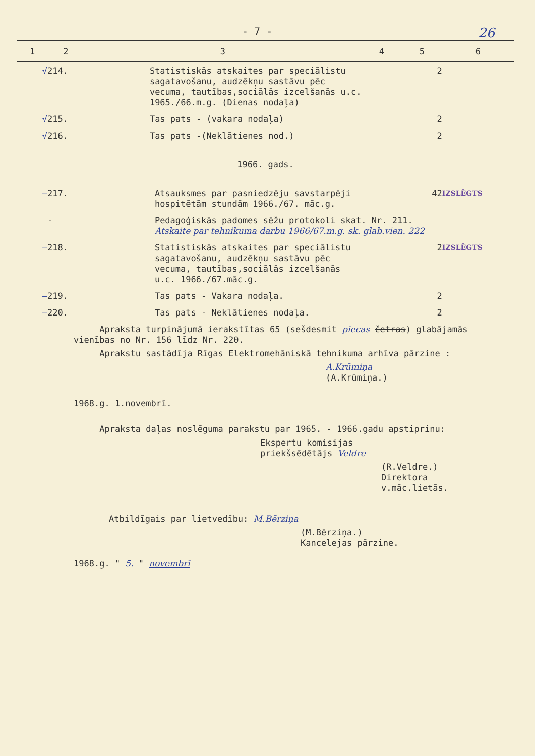- 7 - 26
| 1 | 2 | 3 | 4 | 5 | 6 |
| --- | --- | --- | --- | --- | --- |
| √ | 214. | Statistiskās atskaites par speciālistu sagatavošanu, audzēkņu sastāvu pēc vecuma, tautības,sociālās izcelšanās u.c. 1965./66.m.g. (Dienas nodaļa) | | 2 | |
| √ | 215. | Tas pats - (vakara nodaļa) | | 2 | |
| √ | 216. | Tas pats -(Neklātienes nod.) | | 2 | |
| 1966. gads. | | | | | |
| — | 217. | Atsauksmes par pasniedzēju savstarpēji hospitētām stundām 1966./67. māc.g. | | 42 | IZSLĒGTS |
| | - | Pedagoģiskās padomes sēžu protokoli skat. Nr. 211. Atskaite par tehnikuma darbu 1966/67.m.g. sk. glab.vien. 222 | | | |
| — | 218. | Statistiskās atskaites par speciālistu sagatavošanu, audzēkņu sastāvu pēc vecuma, tautības,sociālās izcelšanās u.c. 1966./67.māc.g. | | 2 | IZSLĒGTS |
| — | 219. | Tas pats - Vakara nodaļa. | | 2 | |
| — | 220. | Tas pats - Neklātienes nodaļa. | | 2 | |
Apraksta turpinājumā ierakstītas 65 (sešdesmit piecas četras) glabājamās vienības no Nr. 156 līdz Nr. 220.
Aprakstu sastādīja Rīgas Elektromehāniskā tehnikuma arhīva pārzine :
A.Krūmiņa
(A.Krūmiņa.)
1968.g. 1.novembrī.
Apraksta daļas noslēguma parakstu par 1965. - 1966.gadu apstiprinu:
Ekspertu komisijas
priekšsēdētājs Veldre
(R.Veldre.)
Direktora v.māc.lietās.
Atbildīgais par lietvedību: M.Bērziņa
(M.Bērziņa.)
Kancelejas pārzine.
1968.g. " 5. " novembrī